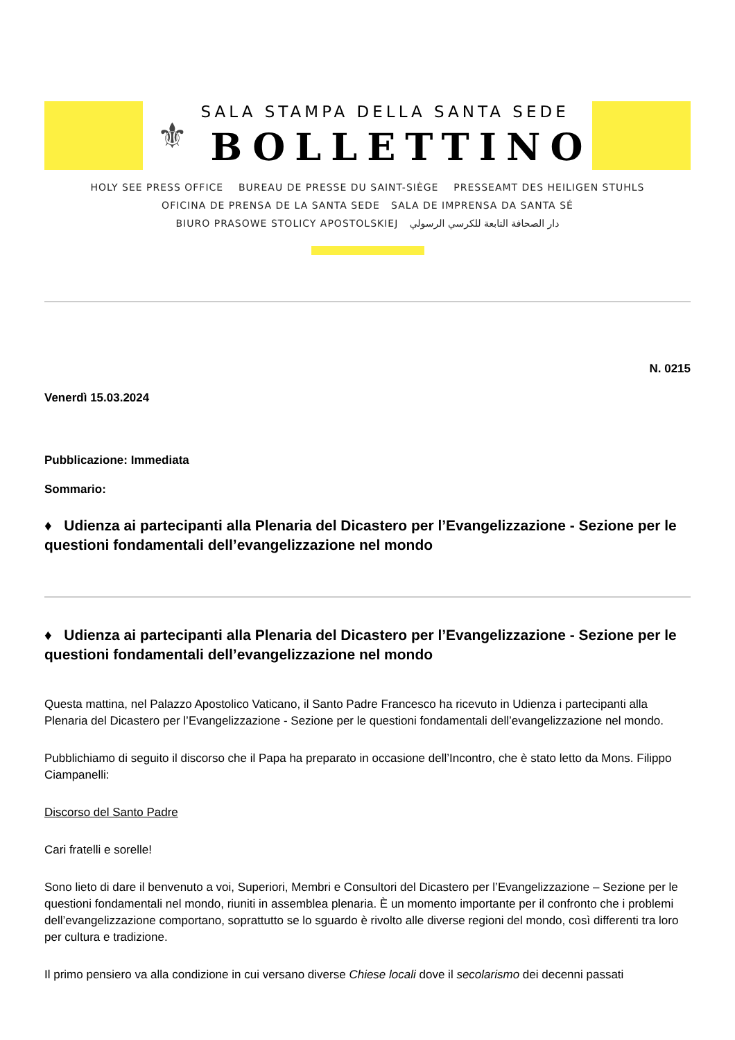⚜
SALA STAMPA DELLA SANTA SEDE
BOLLETTINO
HOLY SEE PRESS OFFICE BUREAU DE PRESSE DU SAINT-SIÈGE PRESSEAMT DES HEILIGEN STUHLS
OFICINA DE PRENSA DE LA SANTA SEDE SALA DE IMPRENSA DA SANTA SÉ
BIURO PRASOWE STOLICY APOSTOLSKIEJ دار الصحافة التابعة للكرسي الرسولي
N. 0215
Venerdì 15.03.2024
Pubblicazione: Immediata
Sommario:
♦ Udienza ai partecipanti alla Plenaria del Dicastero per l’Evangelizzazione - Sezione per le questioni fondamentali dell’evangelizzazione nel mondo
♦ Udienza ai partecipanti alla Plenaria del Dicastero per l’Evangelizzazione - Sezione per le questioni fondamentali dell’evangelizzazione nel mondo
Questa mattina, nel Palazzo Apostolico Vaticano, il Santo Padre Francesco ha ricevuto in Udienza i partecipanti alla Plenaria del Dicastero per l’Evangelizzazione - Sezione per le questioni fondamentali dell’evangelizzazione nel mondo.
Pubblichiamo di seguito il discorso che il Papa ha preparato in occasione dell’Incontro, che è stato letto da Mons. Filippo Ciampanelli:
Discorso del Santo Padre
Cari fratelli e sorelle!
Sono lieto di dare il benvenuto a voi, Superiori, Membri e Consultori del Dicastero per l’Evangelizzazione – Sezione per le questioni fondamentali nel mondo, riuniti in assemblea plenaria. È un momento importante per il confronto che i problemi dell’evangelizzazione comportano, soprattutto se lo sguardo è rivolto alle diverse regioni del mondo, così differenti tra loro per cultura e tradizione.
Il primo pensiero va alla condizione in cui versano diverse Chiese locali dove il secolarismo dei decenni passati